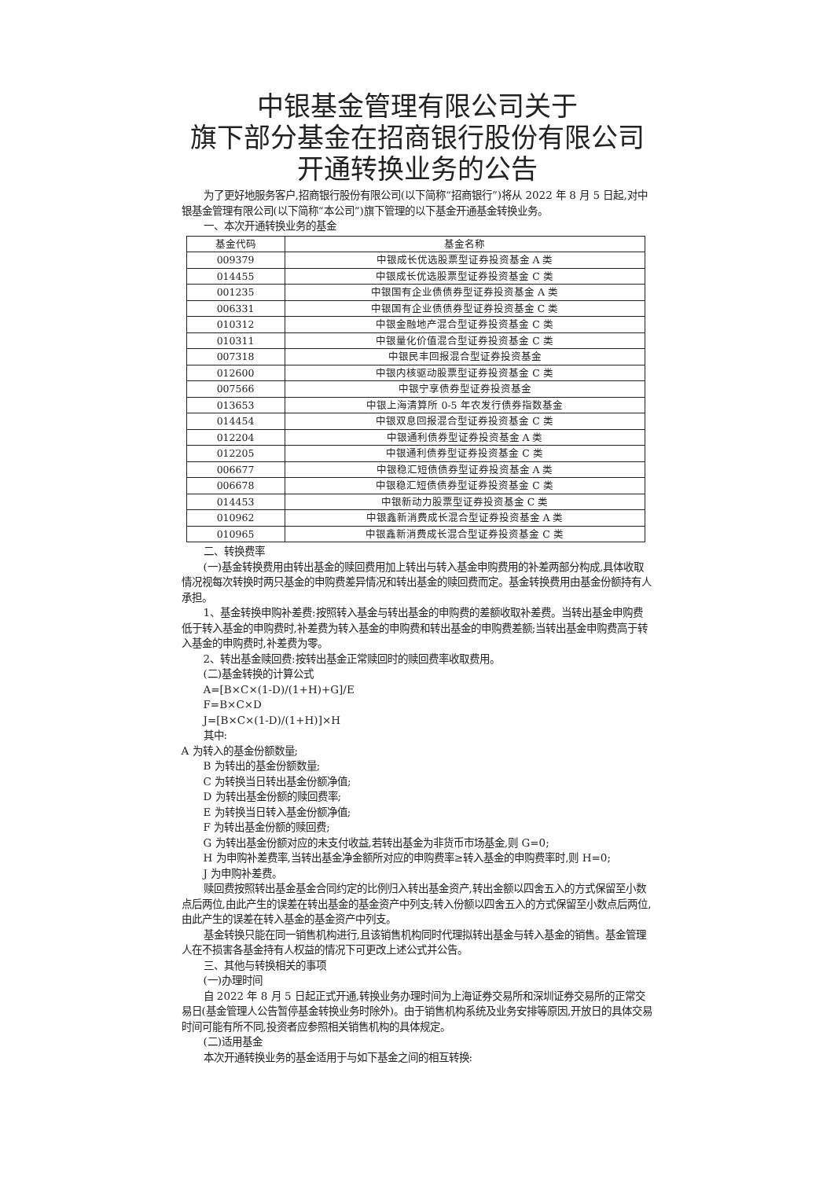中银基金管理有限公司关于
旗下部分基金在招商银行股份有限公司
开通转换业务的公告
为了更好地服务客户,招商银行股份有限公司(以下简称“招商银行”)将从 2022 年 8 月 5 日起,对中银基金管理有限公司(以下简称“本公司”)旗下管理的以下基金开通基金转换业务。
一、本次开通转换业务的基金
| 基金代码 | 基金名称 |
| --- | --- |
| 009379 | 中银成长优选股票型证券投资基金 A 类 |
| 014455 | 中银成长优选股票型证券投资基金 C 类 |
| 001235 | 中银国有企业债债券型证券投资基金 A 类 |
| 006331 | 中银国有企业债债券型证券投资基金 C 类 |
| 010312 | 中银金融地产混合型证券投资基金 C 类 |
| 010311 | 中银量化价值混合型证券投资基金 C 类 |
| 007318 | 中银民丰回报混合型证券投资基金 |
| 012600 | 中银内核驱动股票型证券投资基金 C 类 |
| 007566 | 中银宁享债券型证券投资基金 |
| 013653 | 中银上海清算所 0-5 年农发行债券指数基金 |
| 014454 | 中银双息回报混合型证券投资基金 C 类 |
| 012204 | 中银通利债券型证券投资基金 A 类 |
| 012205 | 中银通利债券型证券投资基金 C 类 |
| 006677 | 中银稳汇短债债券型证券投资基金 A 类 |
| 006678 | 中银稳汇短债债券型证券投资基金 C 类 |
| 014453 | 中银新动力股票型证券投资基金 C 类 |
| 010962 | 中银鑫新消费成长混合型证券投资基金 A 类 |
| 010965 | 中银鑫新消费成长混合型证券投资基金 C 类 |
二、转换费率
(一)基金转换费用由转出基金的赎回费用加上转出与转入基金申购费用的补差两部分构成,具体收取情况视每次转换时两只基金的申购费差异情况和转出基金的赎回费而定。基金转换费用由基金份额持有人承担。
1、基金转换申购补差费:按照转入基金与转出基金的申购费的差额收取补差费。当转出基金申购费低于转入基金的申购费时,补差费为转入基金的申购费和转出基金的申购费差额;当转出基金申购费高于转入基金的申购费时,补差费为零。
2、转出基金赎回费:按转出基金正常赎回时的赎回费率收取费用。
(二)基金转换的计算公式
A=[B×C×(1-D)/(1+H)+G]/E
F=B×C×D
J=[B×C×(1-D)/(1+H)]×H
其中:
A 为转入的基金份额数量;
B 为转出的基金份额数量;
C 为转换当日转出基金份额净值;
D 为转出基金份额的赎回费率;
E 为转换当日转入基金份额净值;
F 为转出基金份额的赎回费;
G 为转出基金份额对应的未支付收益,若转出基金为非货币市场基金,则 G=0;
H 为申购补差费率,当转出基金净金额所对应的申购费率≥转入基金的申购费率时,则 H=0;
J 为申购补差费。
赎回费按照转出基金基金合同约定的比例归入转出基金资产,转出金额以四舍五入的方式保留至小数点后两位,由此产生的误差在转出基金的基金资产中列支;转入份额以四舍五入的方式保留至小数点后两位,由此产生的误差在转入基金的基金资产中列支。
基金转换只能在同一销售机构进行,且该销售机构同时代理拟转出基金与转入基金的销售。基金管理人在不损害各基金持有人权益的情况下可更改上述公式并公告。
三、其他与转换相关的事项
(一)办理时间
自 2022 年 8 月 5 日起正式开通,转换业务办理时间为上海证券交易所和深圳证券交易所的正常交易日(基金管理人公告暂停基金转换业务时除外)。由于销售机构系统及业务安排等原因,开放日的具体交易时间可能有所不同,投资者应参照相关销售机构的具体规定。
(二)适用基金
本次开通转换业务的基金适用于与如下基金之间的相互转换: